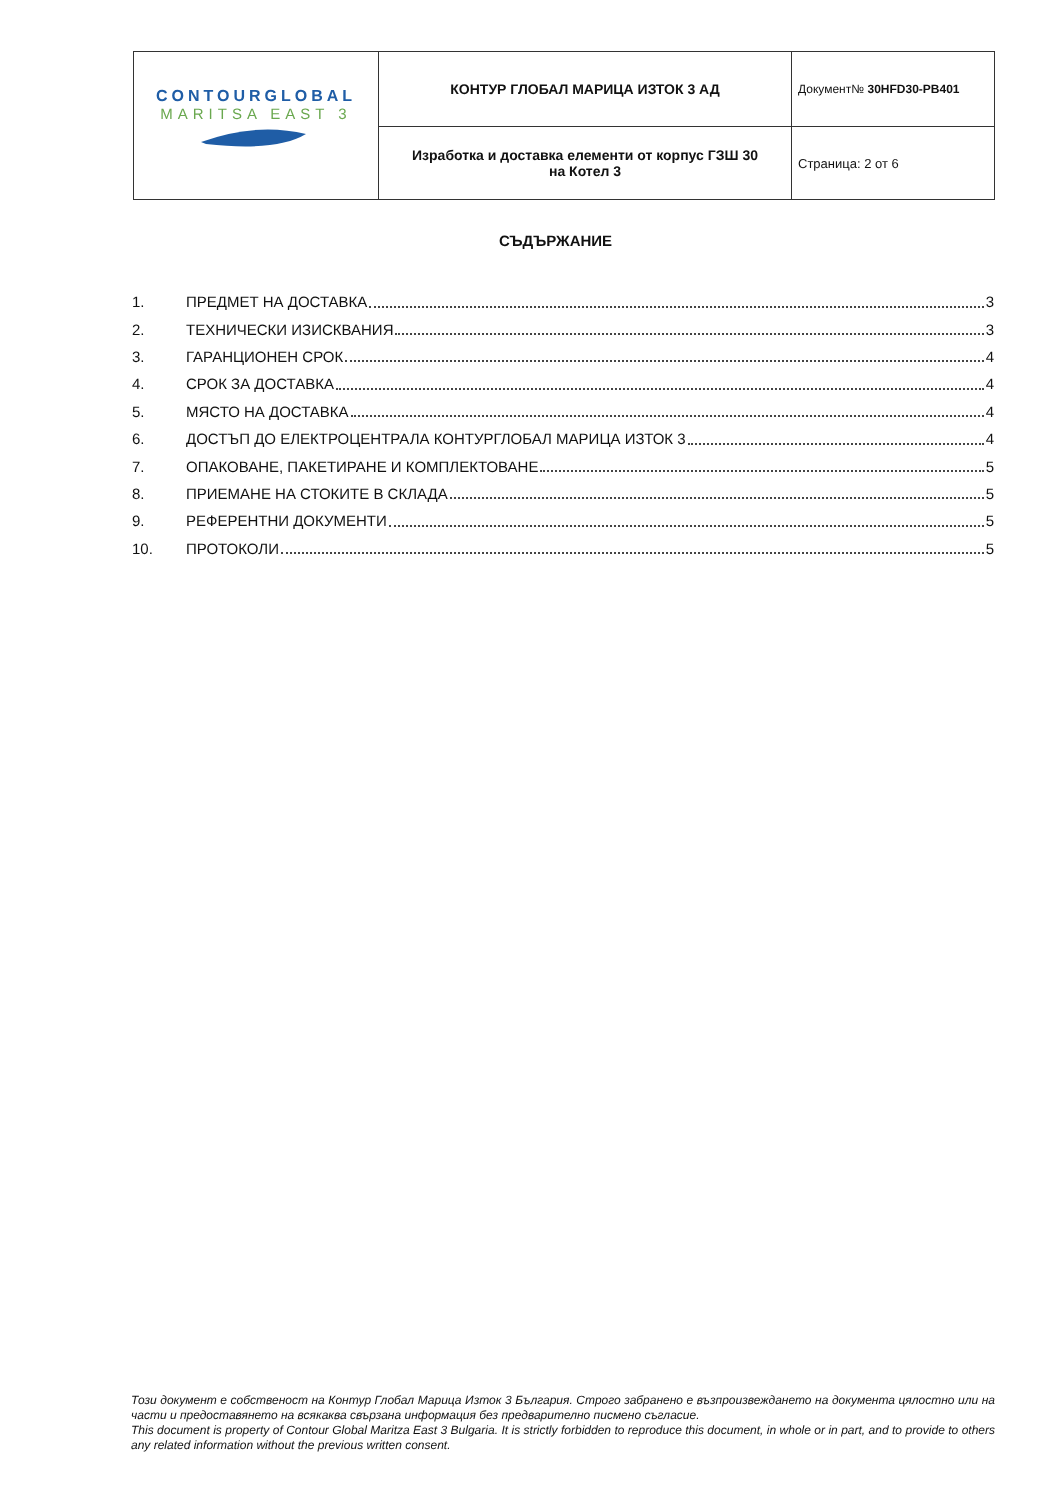| CONTOURGLOBAL MARITSA EAST 3 | КОНТУР ГЛОБАЛ МАРИЦА ИЗТОК 3 АД | Документ№ 30HFD30-PB401 |
| | Изработка и доставка елементи от корпус ГЗШ 30 на Котел 3 | Страница: 2 от 6 |
СЪДЪРЖАНИЕ
1. ПРЕДМЕТ НА ДОСТАВКА 3
2. ТЕХНИЧЕСКИ ИЗИСКВАНИЯ 3
3. ГАРАНЦИОНЕН СРОК 4
4. СРОК ЗА ДОСТАВКА 4
5. МЯСТО НА ДОСТАВКА 4
6. ДОСТЪП ДО ЕЛЕКТРОЦЕНТРАЛА КОНТУРГЛОБАЛ МАРИЦА ИЗТОК 3 4
7. ОПАКОВАНЕ, ПАКЕТИРАНЕ И КОМПЛЕКТОВАНЕ 5
8. ПРИЕМАНЕ НА СТОКИТЕ В СКЛАДА 5
9. РЕФЕРЕНТНИ ДОКУМЕНТИ 5
10. ПРОТОКОЛИ 5
Този документ е собственост на Контур Глобал Марица Изток 3 България. Строго забранено е възпроизвеждането на документа цялостно или на части и предоставянето на всякаква свързана информация без предварително писмено съгласие.
This document is property of Contour Global Maritza East 3 Bulgaria. It is strictly forbidden to reproduce this document, in whole or in part, and to provide to others any related information without the previous written consent.